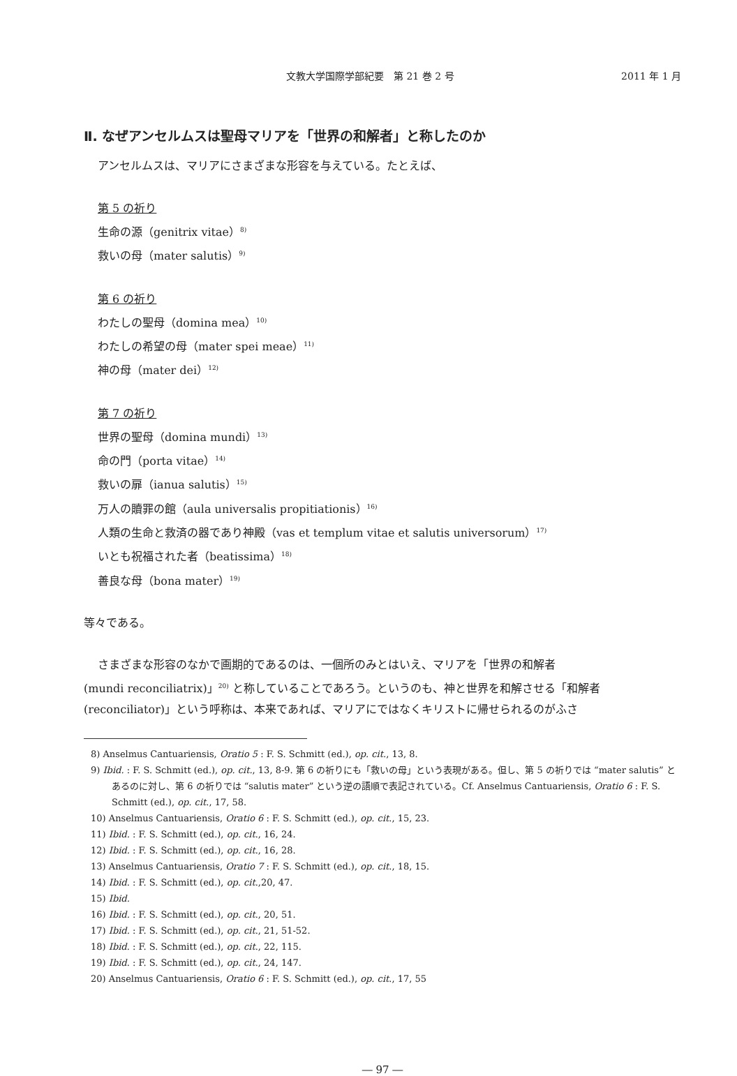文教大学国際学部紀要　第 21 巻 2 号 2011 年 1 月
Ⅱ. なぜアンセルムスは聖母マリアを「世界の和解者」と称したのか
アンセルムスは、マリアにさまざまな形容を与えている。たとえば、
第 5 の祈り
生命の源（genitrix vitae）<sup>8)</sup>
救いの母（mater salutis）<sup>9)</sup>
第 6 の祈り
わたしの聖母（domina mea）<sup>10)</sup>
わたしの希望の母（mater spei meae）<sup>11)</sup>
神の母（mater dei）<sup>12)</sup>
第 7 の祈り
世界の聖母（domina mundi）<sup>13)</sup>
命の門（porta vitae）<sup>14)</sup>
救いの扉（ianua salutis）<sup>15)</sup>
万人の贖罪の館（aula universalis propitiationis）<sup>16)</sup>
人類の生命と救済の器であり神殿（vas et templum vitae et salutis universorum）<sup>17)</sup>
いとも祝福された者（beatissima）<sup>18)</sup>
善良な母（bona mater）<sup>19)</sup>
等々である。
さまざまな形容のなかで画期的であるのは、一個所のみとはいえ、マリアを「世界の和解者
(mundi reconciliatrix)」<sup>20)</sup> と称していることであろう。というのも、神と世界を和解させる「和解者 (reconciliator)」という呼称は、本来であれば、マリアにではなくキリストに帰せられるのがふさ
8) Anselmus Cantuariensis, Oratio 5 : F. S. Schmitt (ed.), op. cit., 13, 8.
9) Ibid. : F. S. Schmitt (ed.), op. cit., 13, 8-9. 第 6 の祈りにも「救いの母」という表現がある。但し、第 5 の祈りでは “mater salutis” とあるのに対し、第 6 の祈りでは “salutis mater” という逆の語順で表記されている。Cf. Anselmus Cantuariensis, Oratio 6 : F. S. Schmitt (ed.), op. cit., 17, 58.
10) Anselmus Cantuariensis, Oratio 6 : F. S. Schmitt (ed.), op. cit., 15, 23.
11) Ibid. : F. S. Schmitt (ed.), op. cit., 16, 24.
12) Ibid. : F. S. Schmitt (ed.), op. cit., 16, 28.
13) Anselmus Cantuariensis, Oratio 7 : F. S. Schmitt (ed.), op. cit., 18, 15.
14) Ibid. : F. S. Schmitt (ed.), op. cit.,20, 47.
15) Ibid.
16) Ibid. : F. S. Schmitt (ed.), op. cit., 20, 51.
17) Ibid. : F. S. Schmitt (ed.), op. cit., 21, 51-52.
18) Ibid. : F. S. Schmitt (ed.), op. cit., 22, 115.
19) Ibid. : F. S. Schmitt (ed.), op. cit., 24, 147.
20) Anselmus Cantuariensis, Oratio 6 : F. S. Schmitt (ed.), op. cit., 17, 55
― 97 ―